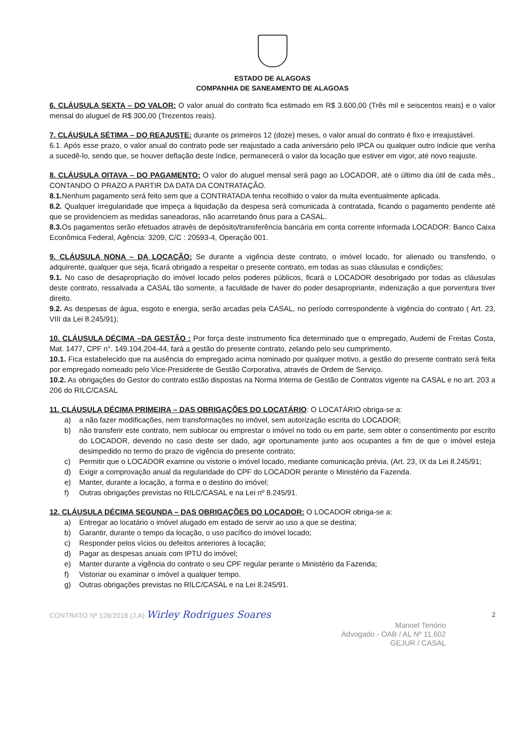ESTADO DE ALAGOAS
COMPANHIA DE SANEAMENTO DE ALAGOAS
6. CLÁUSULA SEXTA – DO VALOR: O valor anual do contrato fica estimado em R$ 3.600,00 (Três mil e seiscentos reais) e o valor mensal do aluguel de R$ 300,00 (Trezentos reais).
7. CLÁUSULA SÉTIMA – DO REAJUSTE: durante os primeiros 12 (doze) meses, o valor anual do contrato é fixo e irreajustável.
6.1. Após esse prazo, o valor anual do contrato pode ser reajustado a cada aniversário pelo IPCA ou qualquer outro indicie que venha a sucedê-lo, sendo que, se houver deflação deste índice, permanecerá o valor da locação que estiver em vigor, até novo reajuste.
8. CLÁUSULA OITAVA – DO PAGAMENTO: O valor do aluguel mensal será pago ao LOCADOR, até o último dia útil de cada mês., CONTANDO O PRAZO A PARTIR DA DATA DA CONTRATAÇÃO.
8.1. Nenhum pagamento será feito sem que a CONTRATADA tenha recolhido o valor da multa eventualmente aplicada.
8.2. Qualquer irregularidade que impeça a liquidação da despesa será comunicada à contratada, ficando o pagamento pendente até que se providenciem as medidas saneadoras, não acarretando ônus para a CASAL.
8.3. Os pagamentos serão efetuados através de depósito/transferência bancária em conta corrente informada LOCADOR: Banco Caixa Econômica Federal, Agência: 3209, C/C : 20593-4, Operação 001.
9. CLÁUSULA NONA – DA LOCAÇÃO: Se durante a vigência deste contrato, o imóvel locado, for alienado ou transferido, o adquirente, qualquer que seja, ficará obrigado a respeitar o presente contrato, em todas as suas cláusulas e condições;
9.1. No caso de desapropriação do imóvel locado pelos poderes públicos, ficará o LOCADOR desobrigado por todas as cláusulas deste contrato, ressalvada a CASAL tão somente, a faculdade de haver do poder desapropriante, indenização a que porventura tiver direito.
9.2. As despesas de água, esgoto e energia, serão arcadas pela CASAL, no período correspondente à vigência do contrato ( Art. 23, VIII da Lei 8.245/91);
10. CLÁUSULA DÉCIMA –DA GESTÃO : Por força deste instrumento fica determinado que o empregado, Audemi de Freitas Costa, Mat. 1477, CPF n°. 149.104.204-44, fará a gestão do presente contrato, zelando pelo seu cumprimento.
10.1. Fica estabelecido que na ausência do empregado acima nominado por qualquer motivo, a gestão do presente contrato será feita por empregado nomeado pelo Vice-Presidente de Gestão Corporativa, através de Ordem de Serviço.
10.2. As obrigações do Gestor do contrato estão dispostas na Norma Interna de Gestão de Contratos vigente na CASAL e no art. 203 a 206 do RILC/CASAL
11. CLÁUSULA DÉCIMA PRIMEIRA – DAS OBRIGAÇÕES DO LOCATÁRIO: O LOCATÁRIO obriga-se a:
a) a não fazer modificações, nem transformações no imóvel, sem autorização escrita do LOCADOR;
b) não transferir este contrato, nem sublocar ou emprestar o imóvel no todo ou em parte, sem obter o consentimento por escrito do LOCADOR, devendo no caso deste ser dado, agir oportunamente junto aos ocupantes a fim de que o imóvel esteja desimpedido no termo do prazo de vigência do presente contrato;
c) Permitir que o LOCADOR examine ou vistorie o imóvel locado, mediante comunicação prévia, (Art. 23, IX da Lei 8.245/91;
d) Exigir a comprovação anual da regularidade do CPF do LOCADOR perante o Ministério da Fazenda.
e) Manter, durante a locação, a forma e o destino do imóvel;
f) Outras obrigações previstas no RILC/CASAL e na Lei nº 8.245/91.
12. CLÁUSULA DÉCIMA SEGUNDA – DAS OBRIGAÇÕES DO LOCADOR: O LOCADOR obriga-se a:
a) Entregar ao locatário o imóvel alugado em estado de servir ao uso a que se destina;
b) Garantir, durante o tempo da locação, o uso pacífico do imóvel locado;
c) Responder pelos vícios ou defeitos anteriores à locação;
d) Pagar as despesas anuais com IPTU do imóvel;
e) Manter durante a vigência do contrato o seu CPF regular perante o Ministério da Fazenda;
f) Vistoriar ou examinar o imóvel a qualquer tempo.
g) Outras obrigações previstas no RILC/CASAL e na Lei 8.245/91.
CONTRATO Nº 126/2018 (J.A) Wirley Rodrigues Soares 2
Manoel Tenório
Advogado - OAB / AL Nº 11.602
GEJUR / CASAL